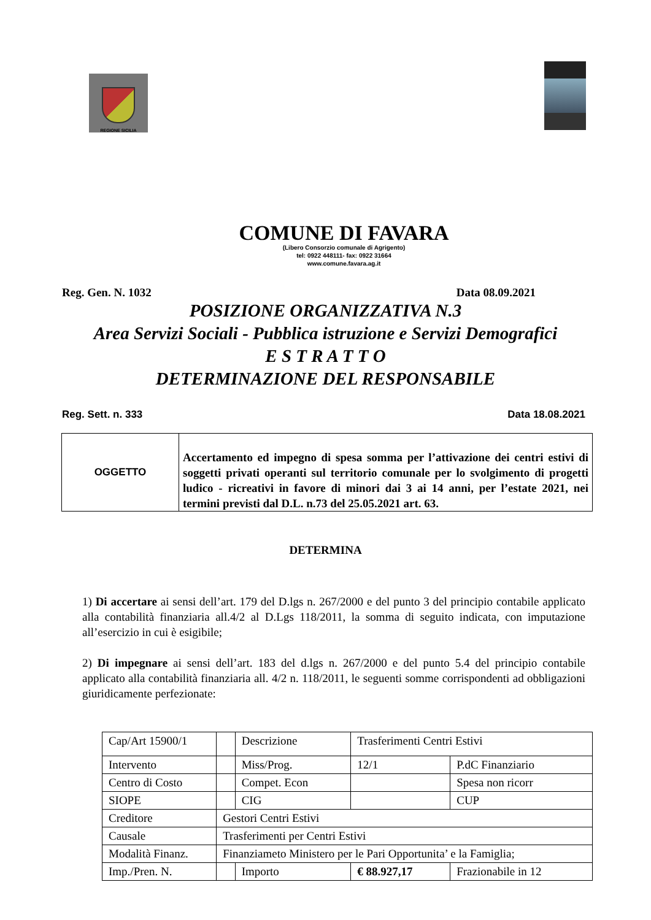REGIONE SICILIA
COMUNE DI FAVARA
(Libero Consorzio comunale di Agrigento)
tel: 0922 448111- fax: 0922 31664
www.comune.favara.ag.it
Reg. Gen. N. 1032 Data 08.09.2021
POSIZIONE ORGANIZZATIVA N.3
Area Servizi Sociali - Pubblica istruzione e Servizi Demografici
E S T R A T T O
DETERMINAZIONE DEL RESPONSABILE
Reg. Sett. n. 333 Data 18.08.2021
| OGGETTO | Accertamento ed impegno di spesa somma per l’attivazione dei centri estivi di soggetti privati operanti sul territorio comunale per lo svolgimento di progetti ludico - ricreativi in favore di minori dai 3 ai 14 anni, per l’estate 2021, nei termini previsti dal D.L. n.73 del 25.05.2021 art. 63. |
DETERMINA
1) Di accertare ai sensi dell’art. 179 del D.lgs n. 267/2000 e del punto 3 del principio contabile applicato alla contabilità finanziaria all.4/2 al D.Lgs 118/2011, la somma di seguito indicata, con imputazione all’esercizio in cui è esigibile;
2) Di impegnare ai sensi dell’art. 183 del d.lgs n. 267/2000 e del punto 5.4 del principio contabile applicato alla contabilità finanziaria all. 4/2 n. 118/2011, le seguenti somme corrispondenti ad obbligazioni giuridicamente perfezionate:
| Cap/Art 15900/1 | | Descrizione | Trasferimenti Centri Estivi | | |
| Intervento | | Miss/Prog. | 12/1 | | P.dC Finanziario |
| Centro di Costo | | Compet. Econ | | | Spesa non ricorr |
| SIOPE | | CIG | | | CUP |
| Creditore | Gestori Centri Estivi | | | | |
| Causale | Trasferimenti per Centri Estivi | | | | |
| Modalità Finanz. | Finanziameto Ministero per le Pari Opportunita’ e la Famiglia; | | | | |
| Imp./Pren. N. | | Importo | € 88.927,17 | Frazionabile in 12 | |